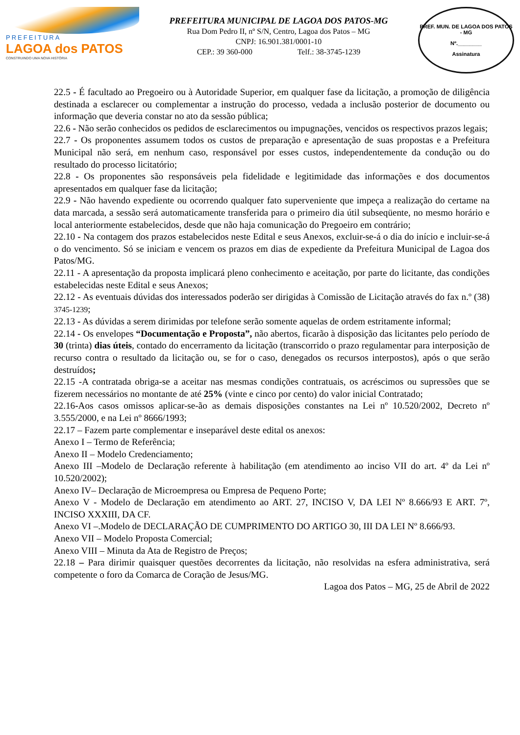PREFEITURA
LAGOA dos PATOS
CONSTRUINDO UMA NOVA HISTÓRIA
PREFEITURA MUNICIPAL DE LAGOA DOS PATOS-MG
Rua Dom Pedro II, nº S/N, Centro, Lagoa dos Patos – MG
CNPJ: 16.901.381/0001-10
CEP.: 39 360-000 Telf.: 38-3745-1239
PREF. MUN. DE LAGOA DOS PATOS - MG
Nº.________
Assinatura
22.5 - É facultado ao Pregoeiro ou à Autoridade Superior, em qualquer fase da licitação, a promoção de diligência destinada a esclarecer ou complementar a instrução do processo, vedada a inclusão posterior de documento ou informação que deveria constar no ato da sessão pública;
22.6 - Não serão conhecidos os pedidos de esclarecimentos ou impugnações, vencidos os respectivos prazos legais;
22.7 - Os proponentes assumem todos os custos de preparação e apresentação de suas propostas e a Prefeitura Municipal não será, em nenhum caso, responsável por esses custos, independentemente da condução ou do resultado do processo licitatório;
22.8 - Os proponentes são responsáveis pela fidelidade e legitimidade das informações e dos documentos apresentados em qualquer fase da licitação;
22.9 - Não havendo expediente ou ocorrendo qualquer fato superveniente que impeça a realização do certame na data marcada, a sessão será automaticamente transferida para o primeiro dia útil subseqüente, no mesmo horário e local anteriormente estabelecidos, desde que não haja comunicação do Pregoeiro em contrário;
22.10 - Na contagem dos prazos estabelecidos neste Edital e seus Anexos, excluir-se-á o dia do início e incluir-se-á o do vencimento. Só se iniciam e vencem os prazos em dias de expediente da Prefeitura Municipal de Lagoa dos Patos/MG.
22.11 - A apresentação da proposta implicará pleno conhecimento e aceitação, por parte do licitante, das condições estabelecidas neste Edital e seus Anexos;
22.12 - As eventuais dúvidas dos interessados poderão ser dirigidas à Comissão de Licitação através do fax n.º (38) 3745-1239;
22.13 - As dúvidas a serem dirimidas por telefone serão somente aquelas de ordem estritamente informal;
22.14 - Os envelopes “Documentação e Proposta”, não abertos, ficarão à disposição das licitantes pelo período de 30 (trinta) dias úteis, contado do encerramento da licitação (transcorrido o prazo regulamentar para interposição de recurso contra o resultado da licitação ou, se for o caso, denegados os recursos interpostos), após o que serão destruídos;
22.15 -A contratada obriga-se a aceitar nas mesmas condições contratuais, os acréscimos ou supressões que se fizerem necessários no montante de até 25% (vinte e cinco por cento) do valor inicial Contratado;
22.16-Aos casos omissos aplicar-se-ão as demais disposições constantes na Lei nº 10.520/2002, Decreto nº 3.555/2000, e na Lei nº 8666/1993;
22.17 – Fazem parte complementar e inseparável deste edital os anexos:
Anexo I – Termo de Referência;
Anexo II – Modelo Credenciamento;
Anexo III –Modelo de Declaração referente à habilitação (em atendimento ao inciso VII do art. 4º da Lei nº 10.520/2002);
Anexo IV– Declaração de Microempresa ou Empresa de Pequeno Porte;
Anexo V - Modelo de Declaração em atendimento ao ART. 27, INCISO V, DA LEI Nº 8.666/93 E ART. 7º, INCISO XXXIII, DA CF.
Anexo VI –.Modelo de DECLARAÇÃO DE CUMPRIMENTO DO ARTIGO 30, III DA LEI Nº 8.666/93.
Anexo VII – Modelo Proposta Comercial;
Anexo VIII – Minuta da Ata de Registro de Preços;
22.18 – Para dirimir quaisquer questões decorrentes da licitação, não resolvidas na esfera administrativa, será competente o foro da Comarca de Coração de Jesus/MG.
Lagoa dos Patos – MG, 25 de Abril de 2022